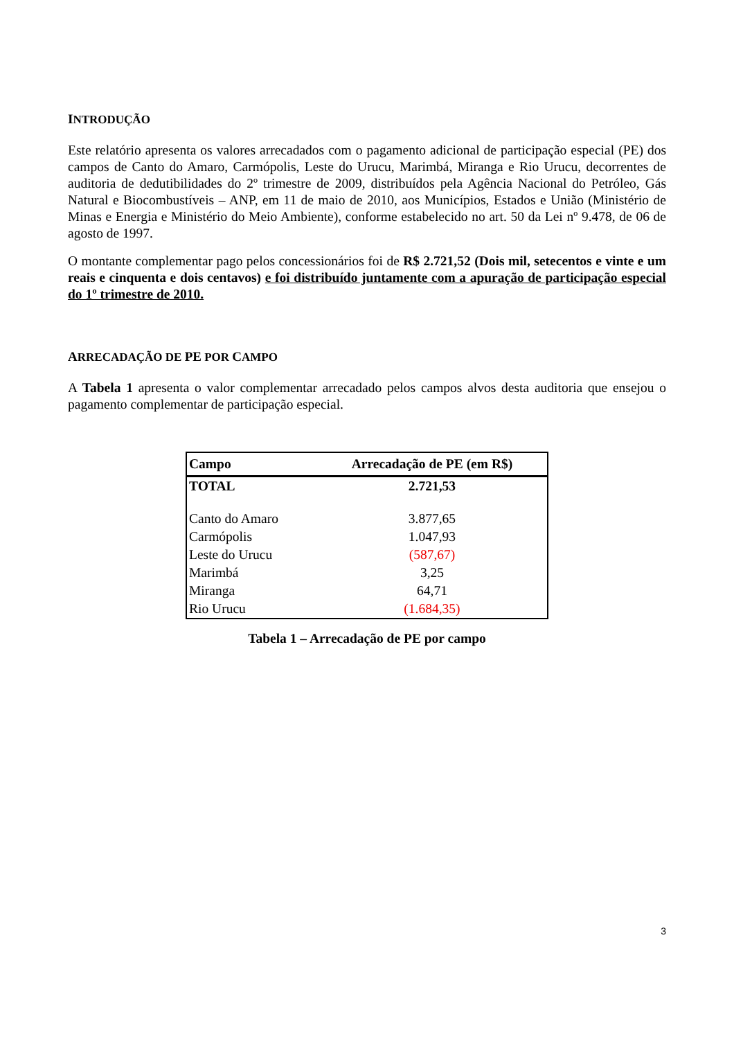INTRODUÇÃO
Este relatório apresenta os valores arrecadados com o pagamento adicional de participação especial (PE) dos campos de Canto do Amaro, Carmópolis, Leste do Urucu, Marimbá, Miranga e Rio Urucu, decorrentes de auditoria de dedutibilidades do 2º trimestre de 2009, distribuídos pela Agência Nacional do Petróleo, Gás Natural e Biocombustíveis – ANP, em 11 de maio de 2010, aos Municípios, Estados e União (Ministério de Minas e Energia e Ministério do Meio Ambiente), conforme estabelecido no art. 50 da Lei nº 9.478, de 06 de agosto de 1997.
O montante complementar pago pelos concessionários foi de R$ 2.721,52 (Dois mil, setecentos e vinte e um reais e cinquenta e dois centavos) e foi distribuído juntamente com a apuração de participação especial do 1º trimestre de 2010.
ARRECADAÇÃO DE PE POR CAMPO
A Tabela 1 apresenta o valor complementar arrecadado pelos campos alvos desta auditoria que ensejou o pagamento complementar de participação especial.
| Campo | Arrecadação de PE (em R$) |
| --- | --- |
| TOTAL | 2.721,53 |
| Canto do Amaro | 3.877,65 |
| Carmópolis | 1.047,93 |
| Leste do Urucu | (587,67) |
| Marimbá | 3,25 |
| Miranga | 64,71 |
| Rio Urucu | (1.684,35) |
Tabela 1 – Arrecadação de PE por campo
3